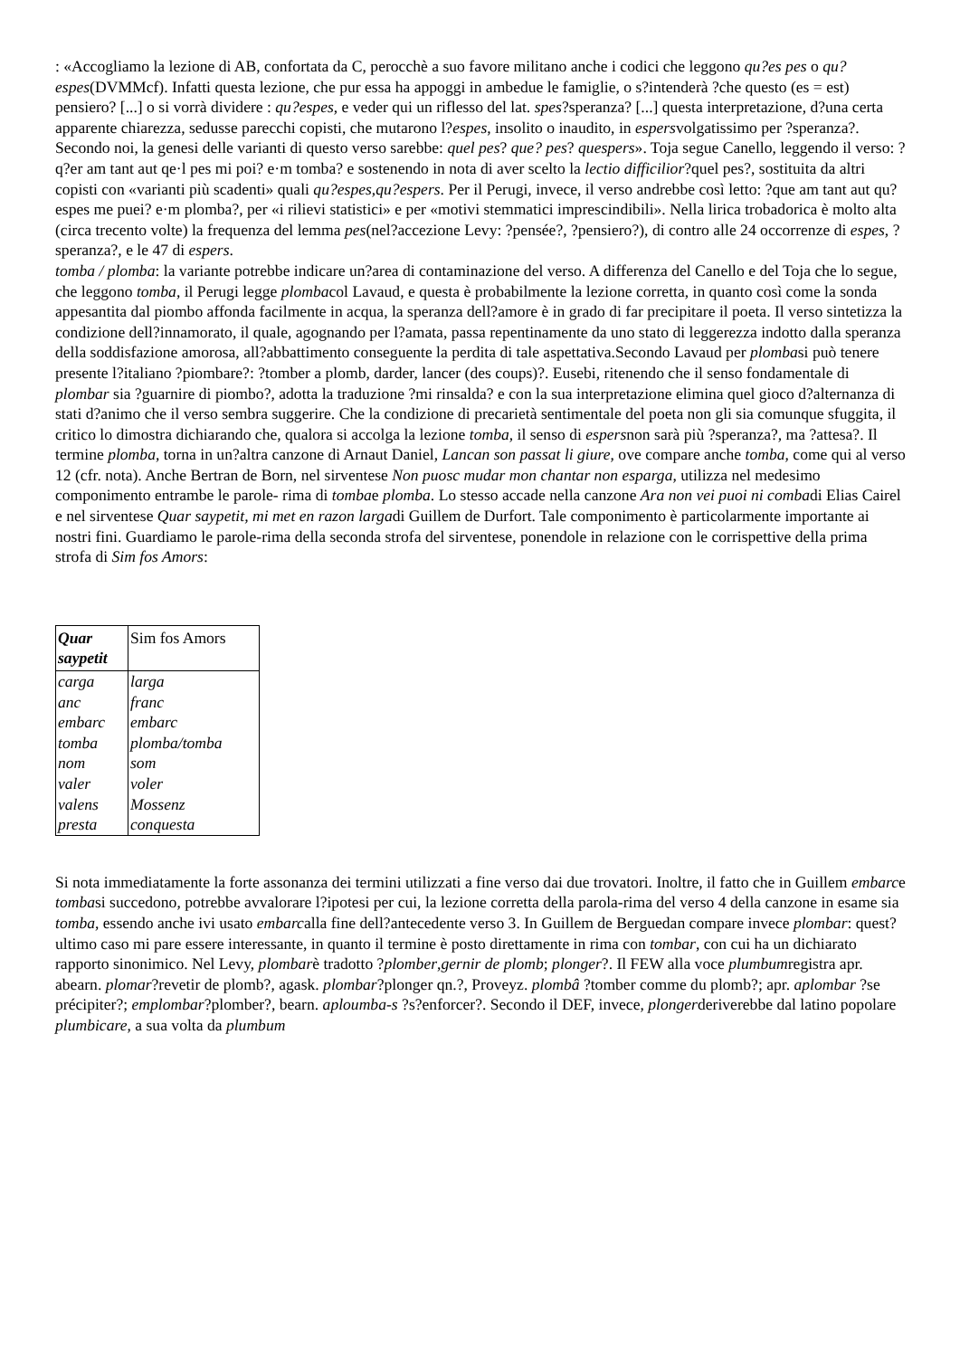: «Accogliamo la lezione di AB, confortata da C, perocchè a suo favore militano anche i codici che leggono qu?es pes o qu?espes(DVMMcf). Infatti questa lezione, che pur essa ha appoggi in ambedue le famiglie, o s?intenderà ?che questo (es = est) pensiero? [...] o si vorrà dividere : qu?espes, e veder qui un riflesso del lat. spes?speranza? [...] questa interpretazione, d?una certa apparente chiarezza, sedusse parecchi copisti, che mutarono l?espes, insolito o inaudito, in espersvolgatissimo per ?speranza?. Secondo noi, la genesi delle varianti di questo verso sarebbe: quel pes? que? pes? quespers». Toja segue Canello, leggendo il verso: ?q?er am tant aut qe·l pes mi poi? e·m tomba? e sostenendo in nota di aver scelto la lectio difficilior?quel pes?, sostituita da altri copisti con «varianti più scadenti» quali qu?espes,qu?espers. Per il Perugi, invece, il verso andrebbe così letto: ?que am tant aut qu?espes me puei? e·m plomba?, per «i rilievi statistici» e per «motivi stemmatici imprescindibili». Nella lirica trobadorica è molto alta (circa trecento volte) la frequenza del lemma pes(nel?accezione Levy: ?pensée?, ?pensiero?), di contro alle 24 occorrenze di espes, ?speranza?, e le 47 di espers.
tomba / plomba: la variante potrebbe indicare un?area di contaminazione del verso. A differenza del Canello e del Toja che lo segue, che leggono tomba, il Perugi legge plombacol Lavaud, e questa è probabilmente la lezione corretta, in quanto così come la sonda appesantita dal piombo affonda facilmente in acqua, la speranza dell?amore è in grado di far precipitare il poeta. Il verso sintetizza la condizione dell?innamorato, il quale, agognando per l?amata, passa repentinamente da uno stato di leggerezza indotto dalla speranza della soddisfazione amorosa, all?abbattimento conseguente la perdita di tale aspettativa.Secondo Lavaud per plombasi può tenere presente l?italiano ?piombare?: ?tomber a plomb, darder, lancer (des coups)?. Eusebi, ritenendo che il senso fondamentale di plombar sia ?guarnire di piombo?, adotta la traduzione ?mi rinsalda? e con la sua interpretazione elimina quel gioco d?alternanza di stati d?animo che il verso sembra suggerire. Che la condizione di precarietà sentimentale del poeta non gli sia comunque sfuggita, il critico lo dimostra dichiarando che, qualora si accolga la lezione tomba, il senso di espersnon sarà più ?speranza?, ma ?attesa?. Il termine plomba, torna in un?altra canzone di Arnaut Daniel, Lancan son passat li giure, ove compare anche tomba, come qui al verso 12 (cfr. nota). Anche Bertran de Born, nel sirventese Non puosc mudar mon chantar non esparga, utilizza nel medesimo componimento entrambe le parole- rima di tombae plomba. Lo stesso accade nella canzone Ara non vei puoi ni combadi Elias Cairel e nel sirventese Quar saypetit, mi met en razon largadi Guillem de Durfort. Tale componimento è particolarmente importante ai nostri fini. Guardiamo le parole-rima della seconda strofa del sirventese, ponendole in relazione con le corrispettive della prima strofa di Sim fos Amors:
| Quar saypetit | Sim fos Amors |
| --- | --- |
| carga | larga |
| anc | franc |
| embarc | embarc |
| tomba | plomba/tomba |
| nom | som |
| valer | voler |
| valens | Mossenz |
| presta | conquesta |
Si nota immediatamente la forte assonanza dei termini utilizzati a fine verso dai due trovatori. Inoltre, il fatto che in Guillem embarce tombasi succedono, potrebbe avvalorare l?ipotesi per cui, la lezione corretta della parola-rima del verso 4 della canzone in esame sia tomba, essendo anche ivi usato embarcalla fine dell?antecedente verso 3. In Guillem de Berguedan compare invece plombar: quest?ultimo caso mi pare essere interessante, in quanto il termine è posto direttamente in rima con tombar, con cui ha un dichiarato rapporto sinonimico. Nel Levy, plombarè tradotto ?plomber,gernir de plomb; plonger?. Il FEW alla voce plumbumregistra apr. abearn. plomar?revetir de plomb?, agask. plombar?plonger qn.?, Proveyz. plombâ ?tomber comme du plomb?; apr. aplombar ?se précipiter?; emplombar?plomber?, bearn. aploumba-s ?s?enforcer?. Secondo il DEF, invece, plongerderiverebbe dal latino popolare plumbicare, a sua volta da plumbum